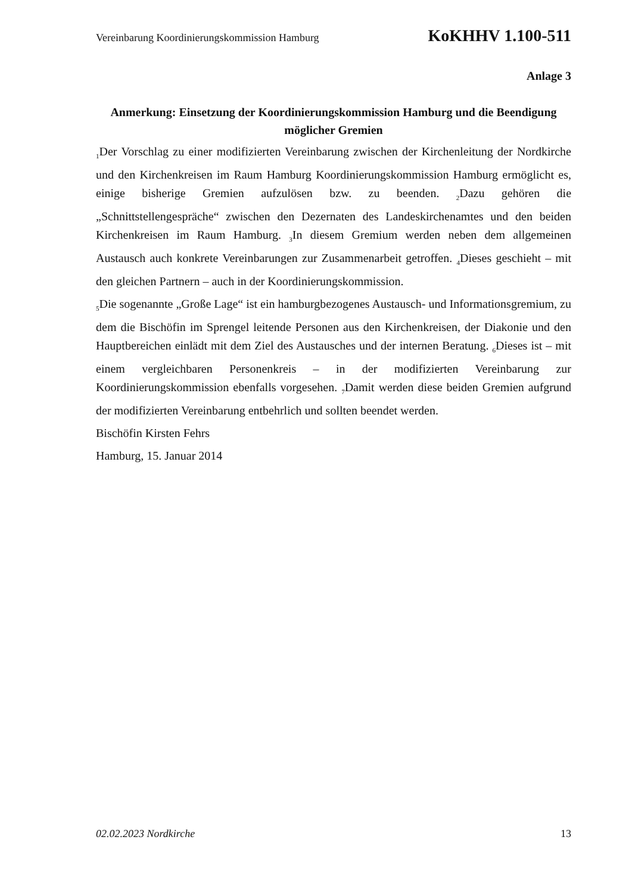Vereinbarung Koordinierungskommission Hamburg KoKHHV 1.100-511
Anlage 3
Anmerkung: Einsetzung der Koordinierungskommission Hamburg und die Beendigung möglicher Gremien
<sub>1</sub>Der Vorschlag zu einer modifizierten Vereinbarung zwischen der Kirchenleitung der Nordkirche und den Kirchenkreisen im Raum Hamburg Koordinierungskommission Hamburg ermöglicht es, einige bisherige Gremien aufzulösen bzw. zu beenden. <sub>2</sub>Dazu gehören die „Schnittstellengespräche“ zwischen den Dezernaten des Landeskirchenamtes und den beiden Kirchenkreisen im Raum Hamburg. <sub>3</sub>In diesem Gremium werden neben dem allgemeinen Austausch auch konkrete Vereinbarungen zur Zusammenarbeit getroffen. <sub>4</sub>Dieses geschieht – mit den gleichen Partnern – auch in der Koordinierungskommission.
<sub>5</sub>Die sogenannte „Große Lage“ ist ein hamburgbezogenes Austausch- und Informationsgremium, zu dem die Bischöfin im Sprengel leitende Personen aus den Kirchenkreisen, der Diakonie und den Hauptbereichen einlädt mit dem Ziel des Austausches und der internen Beratung. <sub>6</sub>Dieses ist – mit einem vergleichbaren Personenkreis – in der modifizierten Vereinbarung zur Koordinierungskommission ebenfalls vorgesehen. <sub>7</sub>Damit werden diese beiden Gremien aufgrund der modifizierten Vereinbarung entbehrlich und sollten beendet werden.
Bischöfin Kirsten Fehrs
Hamburg, 15. Januar 2014
02.02.2023 Nordkirche 13